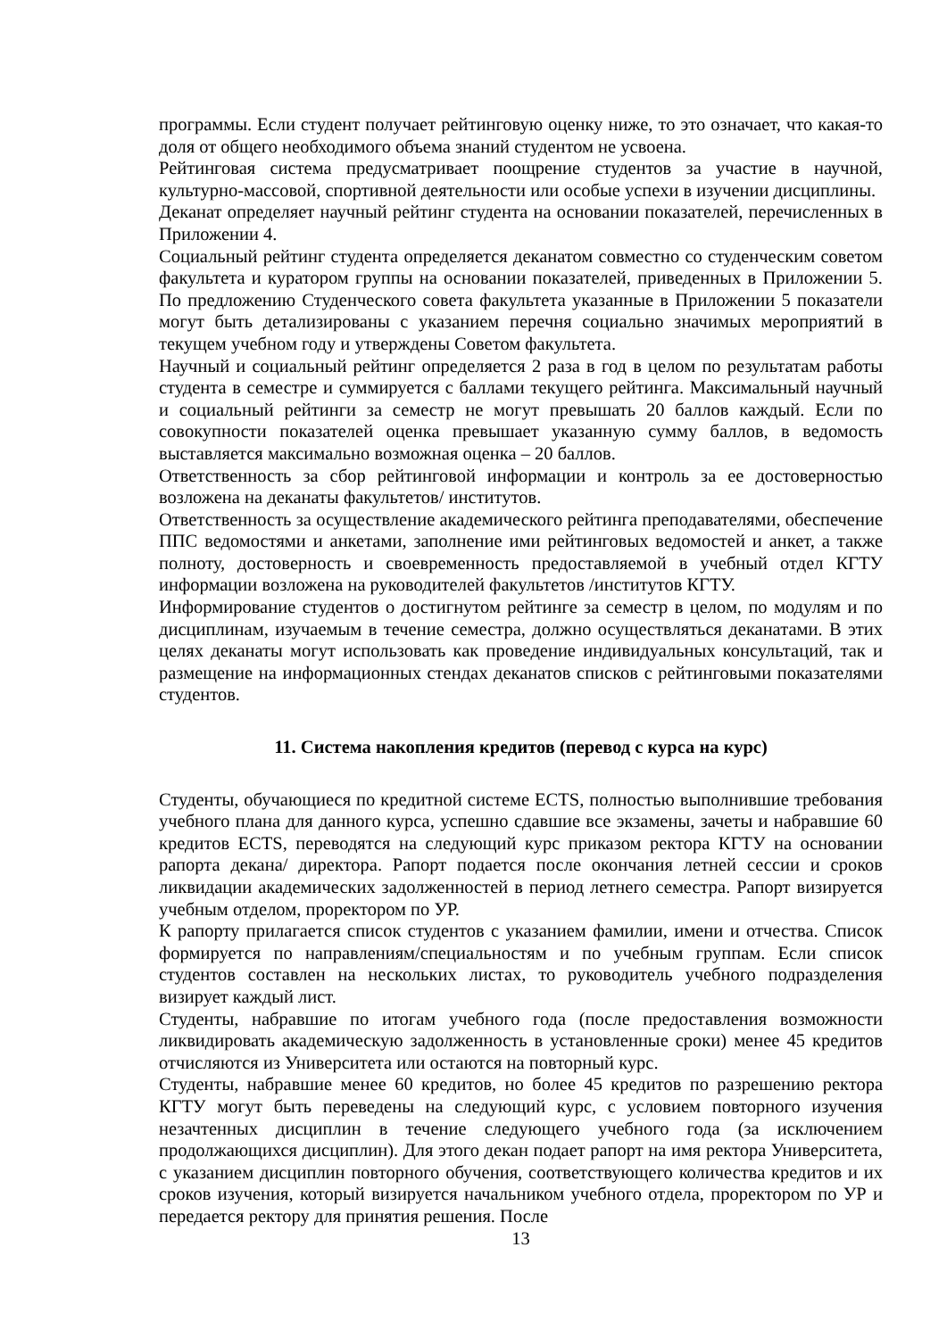программы. Если студент получает рейтинговую оценку ниже, то это означает, что какая-то доля от общего необходимого объема знаний студентом не усвоена.
Рейтинговая система предусматривает поощрение студентов за участие в научной, культурно-массовой, спортивной деятельности или особые успехи в изучении дисциплины.
Деканат определяет научный рейтинг студента на основании показателей, перечисленных в Приложении 4.
Социальный рейтинг студента определяется деканатом совместно со студенческим советом факультета и куратором группы на основании показателей, приведенных в Приложении 5. По предложению Студенческого совета факультета указанные в Приложении 5 показатели могут быть детализированы с указанием перечня социально значимых мероприятий в текущем учебном году и утверждены Советом факультета.
Научный и социальный рейтинг определяется 2 раза в год в целом по результатам работы студента в семестре и суммируется с баллами текущего рейтинга. Максимальный научный и социальный рейтинги за семестр не могут превышать 20 баллов каждый. Если по совокупности показателей оценка превышает указанную сумму баллов, в ведомость выставляется максимально возможная оценка – 20 баллов.
Ответственность за сбор рейтинговой информации и контроль за ее достоверностью возложена на деканаты факультетов/ институтов.
Ответственность за осуществление академического рейтинга преподавателями, обеспечение ППС ведомостями и анкетами, заполнение ими рейтинговых ведомостей и анкет, а также полноту, достоверность и своевременность предоставляемой в учебный отдел КГТУ информации возложена на руководителей факультетов /институтов КГТУ.
Информирование студентов о достигнутом рейтинге за семестр в целом, по модулям и по дисциплинам, изучаемым в течение семестра, должно осуществляться деканатами. В этих целях деканаты могут использовать как проведение индивидуальных консультаций, так и размещение на информационных стендах деканатов списков с рейтинговыми показателями студентов.
11. Система накопления кредитов (перевод с курса на курс)
Студенты, обучающиеся по кредитной системе ECTS, полностью выполнившие требования учебного плана для данного курса, успешно сдавшие все экзамены, зачеты и набравшие 60 кредитов ECTS, переводятся на следующий курс приказом ректора КГТУ на основании рапорта декана/ директора. Рапорт подается после окончания летней сессии и сроков ликвидации академических задолженностей в период летнего семестра. Рапорт визируется учебным отделом, проректором по УР.
К рапорту прилагается список студентов с указанием фамилии, имени и отчества. Список формируется по направлениям/специальностям и по учебным группам. Если список студентов составлен на нескольких листах, то руководитель учебного подразделения визирует каждый лист.
Студенты, набравшие по итогам учебного года (после предоставления возможности ликвидировать академическую задолженность в установленные сроки) менее 45 кредитов отчисляются из Университета или остаются на повторный курс.
Студенты, набравшие менее 60 кредитов, но более 45 кредитов по разрешению ректора КГТУ могут быть переведены на следующий курс, с условием повторного изучения незачтенных дисциплин в течение следующего учебного года (за исключением продолжающихся дисциплин). Для этого декан подает рапорт на имя ректора Университета, с указанием дисциплин повторного обучения, соответствующего количества кредитов и их сроков изучения, который визируется начальником учебного отдела, проректором по УР и передается ректору для принятия решения. После
13